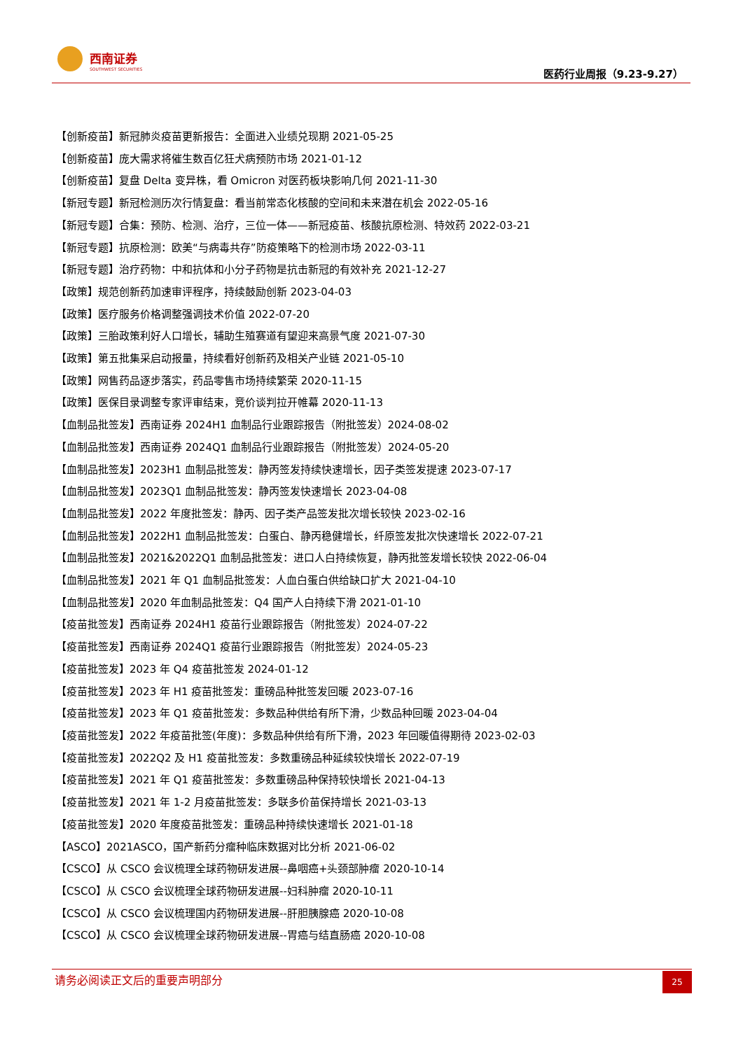西南证券
SOUTHWEST SECURITIES
医药行业周报（9.23-9.27）
【创新疫苗】新冠肺炎疫苗更新报告：全面进入业绩兑现期 2021-05-25
【创新疫苗】庞大需求将催生数百亿狂犬病预防市场 2021-01-12
【创新疫苗】复盘 Delta 变异株，看 Omicron 对医药板块影响几何 2021-11-30
【新冠专题】新冠检测历次行情复盘：看当前常态化核酸的空间和未来潜在机会 2022-05-16
【新冠专题】合集：预防、检测、治疗，三位一体——新冠疫苗、核酸抗原检测、特效药 2022-03-21
【新冠专题】抗原检测：欧美“与病毒共存”防疫策略下的检测市场 2022-03-11
【新冠专题】治疗药物：中和抗体和小分子药物是抗击新冠的有效补充 2021-12-27
【政策】规范创新药加速审评程序，持续鼓励创新 2023-04-03
【政策】医疗服务价格调整强调技术价值 2022-07-20
【政策】三胎政策利好人口增长，辅助生殖赛道有望迎来高景气度 2021-07-30
【政策】第五批集采启动报量，持续看好创新药及相关产业链 2021-05-10
【政策】网售药品逐步落实，药品零售市场持续繁荣 2020-11-15
【政策】医保目录调整专家评审结束，竞价谈判拉开帷幕 2020-11-13
【血制品批签发】西南证券 2024H1 血制品行业跟踪报告（附批签发）2024-08-02
【血制品批签发】西南证券 2024Q1 血制品行业跟踪报告（附批签发）2024-05-20
【血制品批签发】2023H1 血制品批签发：静丙签发持续快速增长，因子类签发提速 2023-07-17
【血制品批签发】2023Q1 血制品批签发：静丙签发快速增长 2023-04-08
【血制品批签发】2022 年度批签发：静丙、因子类产品签发批次增长较快 2023-02-16
【血制品批签发】2022H1 血制品批签发：白蛋白、静丙稳健增长，纤原签发批次快速增长 2022-07-21
【血制品批签发】2021&2022Q1 血制品批签发：进口人白持续恢复，静丙批签发增长较快 2022-06-04
【血制品批签发】2021 年 Q1 血制品批签发：人血白蛋白供给缺口扩大 2021-04-10
【血制品批签发】2020 年血制品批签发：Q4 国产人白持续下滑 2021-01-10
【疫苗批签发】西南证券 2024H1 疫苗行业跟踪报告（附批签发）2024-07-22
【疫苗批签发】西南证券 2024Q1 疫苗行业跟踪报告（附批签发）2024-05-23
【疫苗批签发】2023 年 Q4 疫苗批签发 2024-01-12
【疫苗批签发】2023 年 H1 疫苗批签发：重磅品种批签发回暖 2023-07-16
【疫苗批签发】2023 年 Q1 疫苗批签发：多数品种供给有所下滑，少数品种回暖 2023-04-04
【疫苗批签发】2022 年疫苗批签(年度)：多数品种供给有所下滑，2023 年回暖值得期待 2023-02-03
【疫苗批签发】2022Q2 及 H1 疫苗批签发：多数重磅品种延续较快增长 2022-07-19
【疫苗批签发】2021 年 Q1 疫苗批签发：多数重磅品种保持较快增长 2021-04-13
【疫苗批签发】2021 年 1-2 月疫苗批签发：多联多价苗保持增长 2021-03-13
【疫苗批签发】2020 年度疫苗批签发：重磅品种持续快速增长 2021-01-18
【ASCO】2021ASCO，国产新药分瘤种临床数据对比分析 2021-06-02
【CSCO】从 CSCO 会议梳理全球药物研发进展--鼻咽癌+头颈部肿瘤 2020-10-14
【CSCO】从 CSCO 会议梳理全球药物研发进展--妇科肿瘤 2020-10-11
【CSCO】从 CSCO 会议梳理国内药物研发进展--肝胆胰腺癌 2020-10-08
【CSCO】从 CSCO 会议梳理全球药物研发进展--胃癌与结直肠癌 2020-10-08
请务必阅读正文后的重要声明部分
25